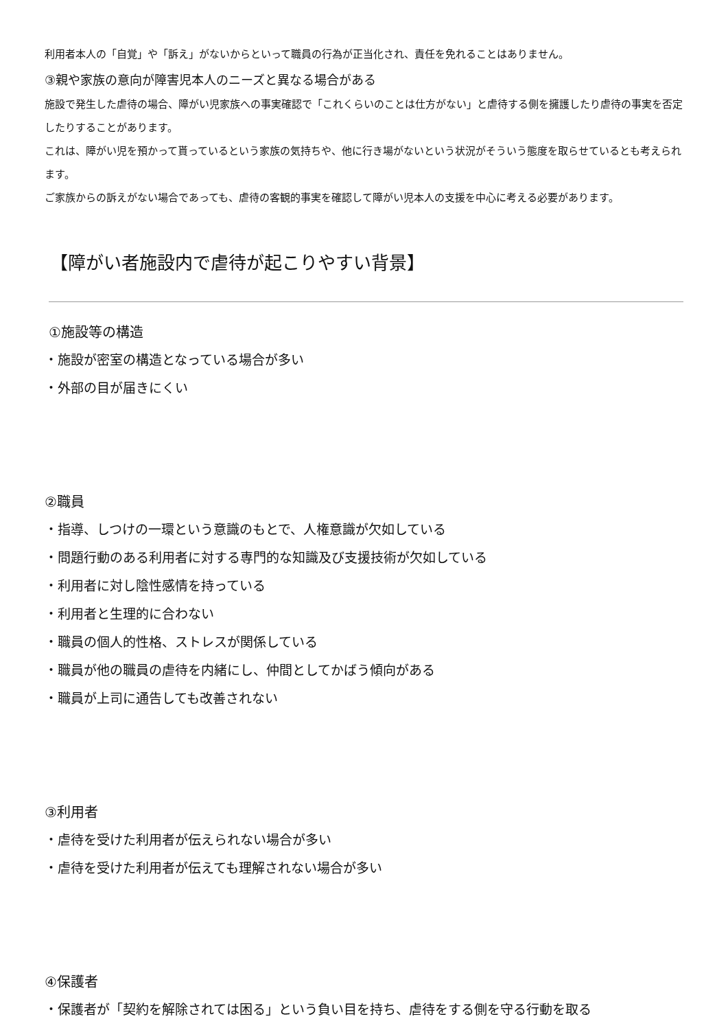利用者本人の「自覚」や「訴え」がないからといって職員の行為が正当化され、責任を免れることはありません。
③親や家族の意向が障害児本人のニーズと異なる場合がある
施設で発生した虐待の場合、障がい児家族への事実確認で「これくらいのことは仕方がない」と虐待する側を擁護したり虐待の事実を否定したりすることがあります。
これは、障がい児を預かって貰っているという家族の気持ちや、他に行き場がないという状況がそういう態度を取らせているとも考えられます。
ご家族からの訴えがない場合であっても、虐待の客観的事実を確認して障がい児本人の支援を中心に考える必要があります。
【障がい者施設内で虐待が起こりやすい背景】
①施設等の構造
・施設が密室の構造となっている場合が多い
・外部の目が届きにくい
②職員
・指導、しつけの一環という意識のもとで、人権意識が欠如している
・問題行動のある利用者に対する専門的な知識及び支援技術が欠如している
・利用者に対し陰性感情を持っている
・利用者と生理的に合わない
・職員の個人的性格、ストレスが関係している
・職員が他の職員の虐待を内緒にし、仲間としてかばう傾向がある
・職員が上司に通告しても改善されない
③利用者
・虐待を受けた利用者が伝えられない場合が多い
・虐待を受けた利用者が伝えても理解されない場合が多い
④保護者
・保護者が「契約を解除されては困る」という負い目を持ち、虐待をする側を守る行動を取る